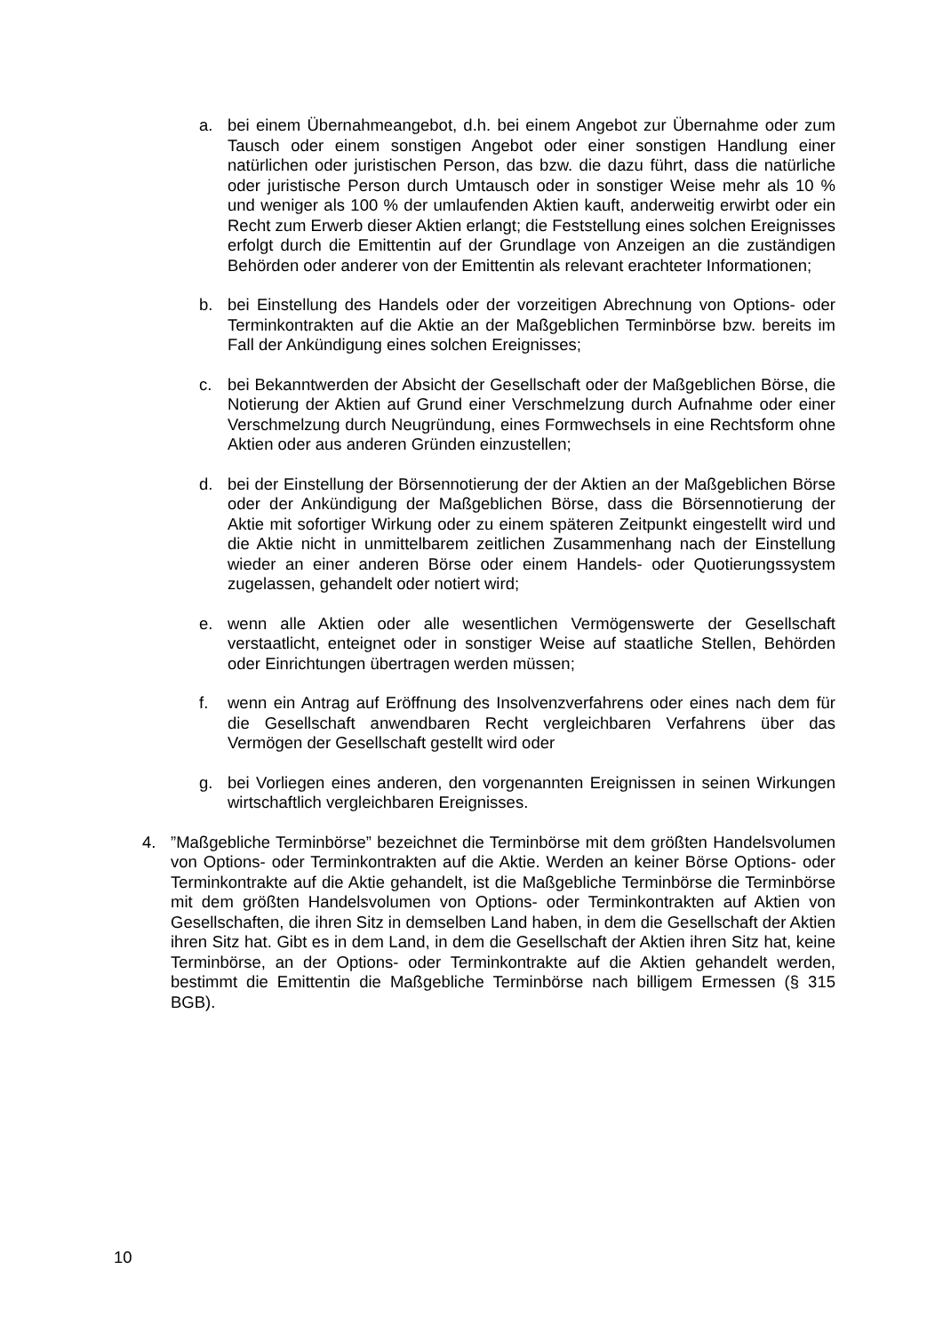a. bei einem Übernahmeangebot, d.h. bei einem Angebot zur Übernahme oder zum Tausch oder einem sonstigen Angebot oder einer sonstigen Handlung einer natürlichen oder juristischen Person, das bzw. die dazu führt, dass die natürliche oder juristische Person durch Umtausch oder in sonstiger Weise mehr als 10 % und weniger als 100 % der umlaufenden Aktien kauft, anderweitig erwirbt oder ein Recht zum Erwerb dieser Aktien erlangt; die Feststellung eines solchen Ereignisses erfolgt durch die Emittentin auf der Grundlage von Anzeigen an die zuständigen Behörden oder anderer von der Emittentin als relevant erachteter Informationen;
b. bei Einstellung des Handels oder der vorzeitigen Abrechnung von Options- oder Terminkontrakten auf die Aktie an der Maßgeblichen Terminbörse bzw. bereits im Fall der Ankündigung eines solchen Ereignisses;
c. bei Bekanntwerden der Absicht der Gesellschaft oder der Maßgeblichen Börse, die Notierung der Aktien auf Grund einer Verschmelzung durch Aufnahme oder einer Verschmelzung durch Neugründung, eines Formwechsels in eine Rechtsform ohne Aktien oder aus anderen Gründen einzustellen;
d. bei der Einstellung der Börsennotierung der der Aktien an der Maßgeblichen Börse oder der Ankündigung der Maßgeblichen Börse, dass die Börsennotierung der Aktie mit sofortiger Wirkung oder zu einem späteren Zeitpunkt eingestellt wird und die Aktie nicht in unmittelbarem zeitlichen Zusammenhang nach der Einstellung wieder an einer anderen Börse oder einem Handels- oder Quotierungssystem zugelassen, gehandelt oder notiert wird;
e. wenn alle Aktien oder alle wesentlichen Vermögenswerte der Gesellschaft verstaatlicht, enteignet oder in sonstiger Weise auf staatliche Stellen, Behörden oder Einrichtungen übertragen werden müssen;
f. wenn ein Antrag auf Eröffnung des Insolvenzverfahrens oder eines nach dem für die Gesellschaft anwendbaren Recht vergleichbaren Verfahrens über das Vermögen der Gesellschaft gestellt wird oder
g. bei Vorliegen eines anderen, den vorgenannten Ereignissen in seinen Wirkungen wirtschaftlich vergleichbaren Ereignisses.
4. ”Maßgebliche Terminbörse” bezeichnet die Terminbörse mit dem größten Handelsvolumen von Options- oder Terminkontrakten auf die Aktie. Werden an keiner Börse Options- oder Terminkontrakte auf die Aktie gehandelt, ist die Maßgebliche Terminbörse die Terminbörse mit dem größten Handelsvolumen von Options- oder Terminkontrakten auf Aktien von Gesellschaften, die ihren Sitz in demselben Land haben, in dem die Gesellschaft der Aktien ihren Sitz hat. Gibt es in dem Land, in dem die Gesellschaft der Aktien ihren Sitz hat, keine Terminbörse, an der Options- oder Terminkontrakte auf die Aktien gehandelt werden, bestimmt die Emittentin die Maßgebliche Terminbörse nach billigem Ermessen (§ 315 BGB).
10